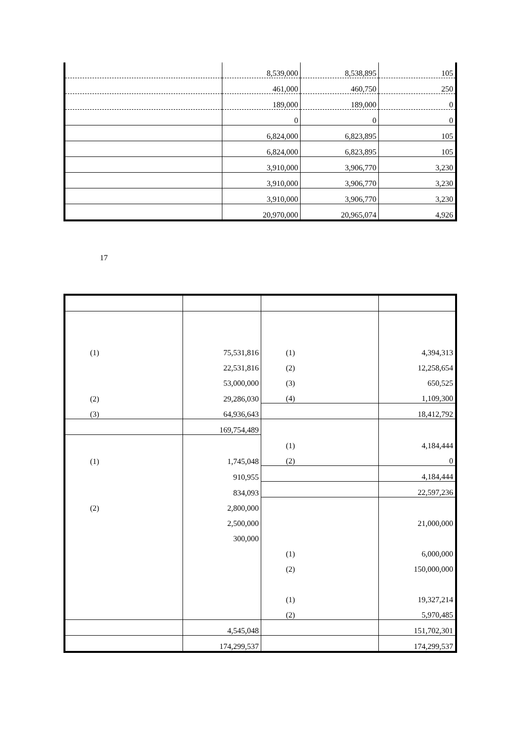| | 8,539,000 | 8,538,895 | 105 |
| | 461,000 | 460,750 | 250 |
| | 189,000 | 189,000 | 0 |
| | 0 | 0 | 0 |
| | 6,824,000 | 6,823,895 | 105 |
| | 6,824,000 | 6,823,895 | 105 |
| | 3,910,000 | 3,906,770 | 3,230 |
| | 3,910,000 | 3,906,770 | 3,230 |
| | 3,910,000 | 3,906,770 | 3,230 |
| | 20,970,000 | 20,965,074 | 4,926 |
17
| (1) | 75,531,816 | (1) | 4,394,313 |
| | 22,531,816 | (2) | 12,258,654 |
| | 53,000,000 | (3) | 650,525 |
| (2) | 29,286,030 | (4) | 1,109,300 |
| (3) | 64,936,643 | | 18,412,792 |
| | 169,754,489 | | |
| | | (1) | 4,184,444 |
| (1) | 1,745,048 | (2) | 0 |
| | 910,955 | | 4,184,444 |
| | 834,093 | | 22,597,236 |
| (2) | 2,800,000 | | |
| | 2,500,000 | | 21,000,000 |
| | 300,000 | | |
| | | (1) | 6,000,000 |
| | | (2) | 150,000,000 |
| | | (1) | 19,327,214 |
| | | (2) | 5,970,485 |
| | 4,545,048 | | 151,702,301 |
| | 174,299,537 | | 174,299,537 |